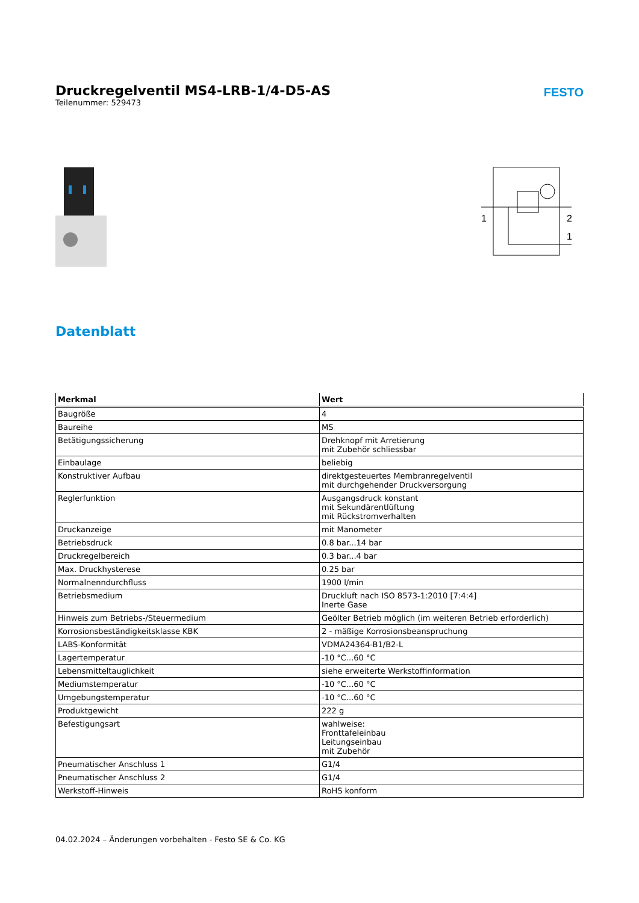Druckregelventil MS4-LRB-1/4-D5-AS
Teilenummer: 529473
FESTO
1
2
1
Datenblatt
| Merkmal | Wert |
| --- | --- |
| Baugröße | 4 |
| Baureihe | MS |
| Betätigungssicherung | Drehknopf mit Arretierung mit Zubehör schliessbar |
| Einbaulage | beliebig |
| Konstruktiver Aufbau | direktgesteuertes Membranregelventil mit durchgehender Druckversorgung |
| Reglerfunktion | Ausgangsdruck konstant mit Sekundärentlüftung mit Rückstromverhalten |
| Druckanzeige | mit Manometer |
| Betriebsdruck | 0.8 bar...14 bar |
| Druckregelbereich | 0.3 bar...4 bar |
| Max. Druckhysterese | 0.25 bar |
| Normalnenndurchfluss | 1900 l/min |
| Betriebsmedium | Druckluft nach ISO 8573-1:2010 [7:4:4] Inerte Gase |
| Hinweis zum Betriebs-/Steuermedium | Geölter Betrieb möglich (im weiteren Betrieb erforderlich) |
| Korrosionsbeständigkeitsklasse KBK | 2 - mäßige Korrosionsbeanspruchung |
| LABS-Konformität | VDMA24364-B1/B2-L |
| Lagertemperatur | -10 °C...60 °C |
| Lebensmitteltauglichkeit | siehe erweiterte Werkstoffinformation |
| Mediumstemperatur | -10 °C...60 °C |
| Umgebungstemperatur | -10 °C...60 °C |
| Produktgewicht | 222 g |
| Befestigungsart | wahlweise: Fronttafeleinbau Leitungseinbau mit Zubehör |
| Pneumatischer Anschluss 1 | G1/4 |
| Pneumatischer Anschluss 2 | G1/4 |
| Werkstoff-Hinweis | RoHS konform |
04.02.2024 – Änderungen vorbehalten - Festo SE & Co. KG